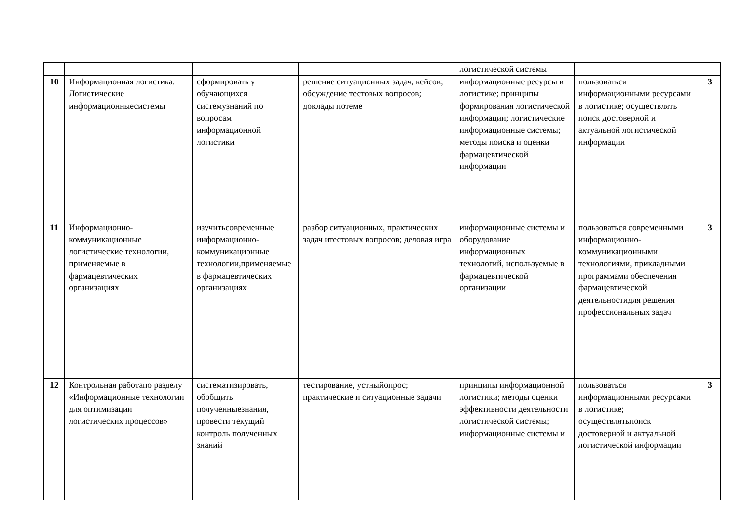| | | | | логистической системы | | |
| 10 | Информационная логистика. Логистические информационныесистемы | сформировать у обучающихся системузнаний по вопросам информационной логистики | решение ситуационных задач, кейсов; обсуждение тестовых вопросов; доклады потеме | информационные ресурсы в логистике; принципы формирования логистической информации; логистические информационные системы; методы поиска и оценки фармацевтической информации | пользоваться информационными ресурсами в логистике; осуществлять поиск достоверной и актуальной логистической информации | 3 |
| 11 | Информационно-коммуникационные логистические технологии, применяемые в фармацевтических организациях | изучитьсовременные информационно-коммуникационные технологии,применяемые в фармацевтических организациях | разбор ситуационных, практических задач итестовых вопросов; деловая игра | информационные системы и оборудование информационных технологий, используемые в фармацевтической организации | пользоваться современными информационно-коммуникационными технологиями, прикладными программами обеспечения фармацевтической деятельностидля решения профессиональных задач | 3 |
| 12 | Контрольная работапо разделу «Информационные технологии для оптимизации логистических процессов» | систематизировать, обобщить полученныезнания, провести текущий контроль полученных знаний | тестирование, устныйопрос; практические и ситуационные задачи | принципы информационной логистики; методы оценки эффективности деятельности логистической системы; информационные системы и | пользоваться информационными ресурсами в логистике; осуществлятьпоиск достоверной и актуальной логистической информации | 3 |